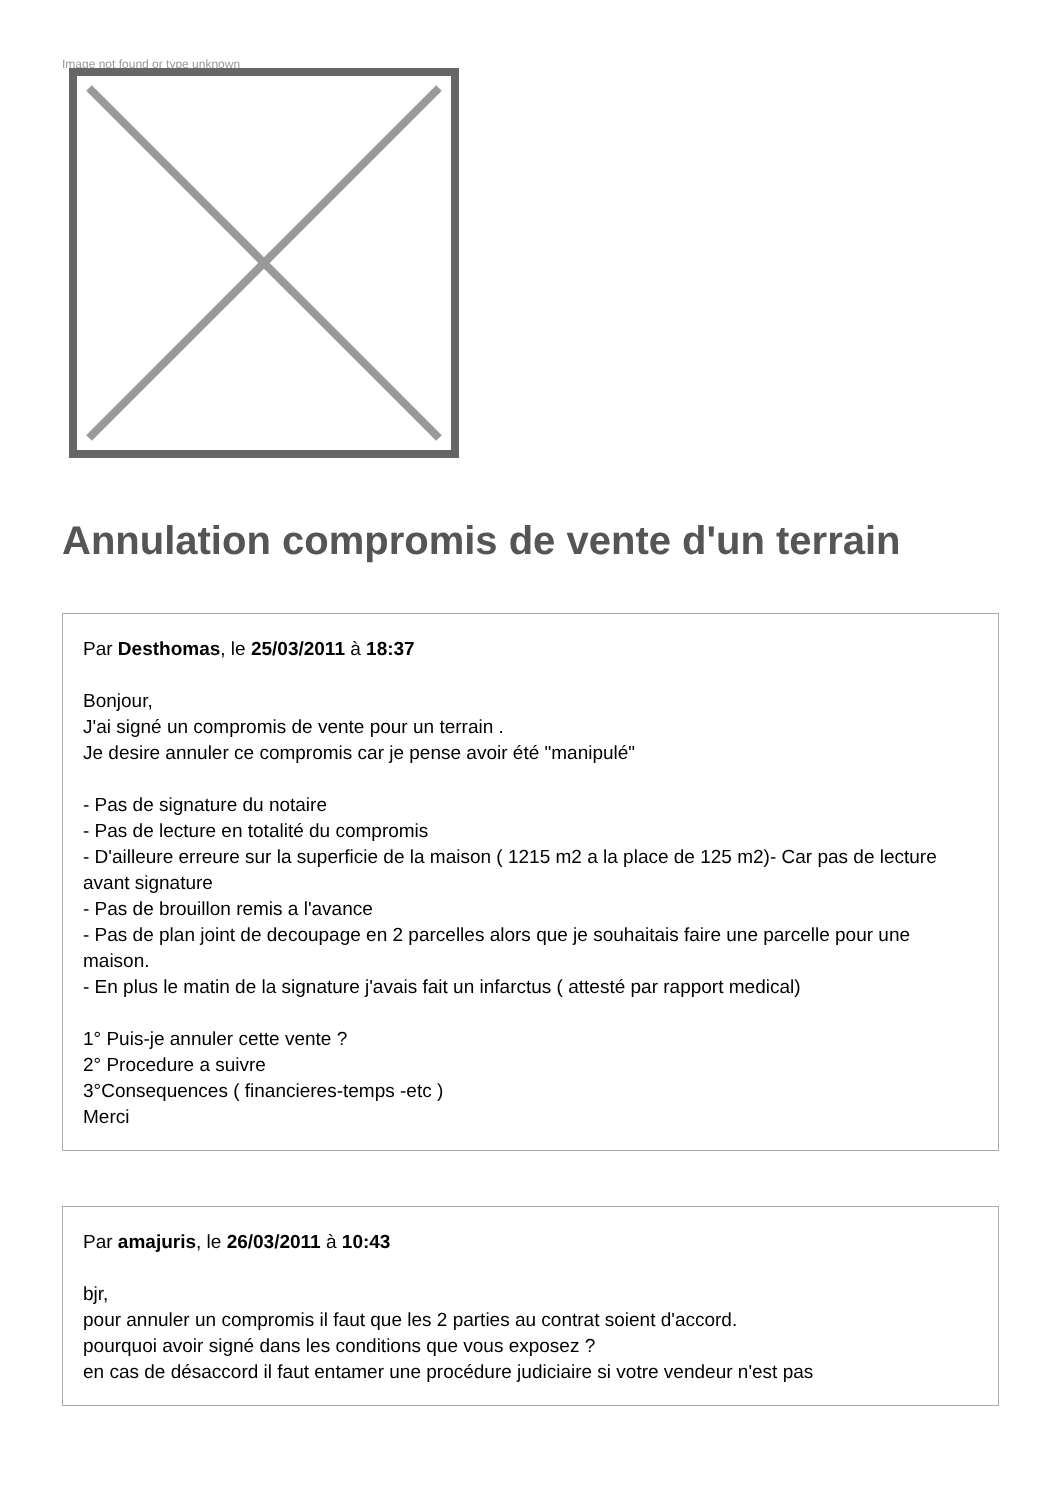Image not found or type unknown
Annulation compromis de vente d'un terrain
Par Desthomas, le 25/03/2011 à 18:37
Bonjour,
J'ai signé un compromis de vente pour un terrain .
Je desire annuler ce compromis car je pense avoir été "manipulé"
- Pas de signature du notaire
- Pas de lecture en totalité du compromis
- D'ailleure erreure sur la superficie de la maison ( 1215 m2 a la place de 125 m2)- Car pas de lecture avant signature
- Pas de brouillon remis a l'avance
- Pas de plan joint de decoupage en 2 parcelles alors que je souhaitais faire une parcelle pour une maison.
- En plus le matin de la signature j'avais fait un infarctus ( attesté par rapport medical)
1° Puis-je annuler cette vente ?
2° Procedure a suivre
3°Consequences ( financieres-temps -etc )
Merci
Par amajuris, le 26/03/2011 à 10:43
bjr,
pour annuler un compromis il faut que les 2 parties au contrat soient d'accord.
pourquoi avoir signé dans les conditions que vous exposez ?
en cas de désaccord il faut entamer une procédure judiciaire si votre vendeur n'est pas